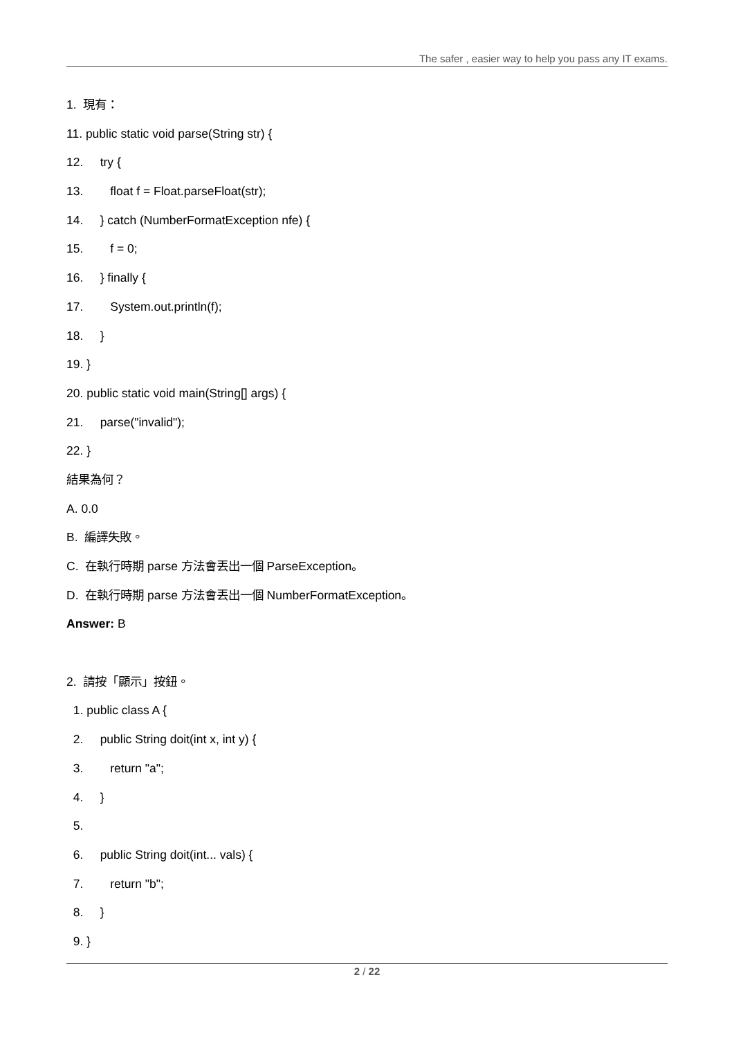The safer , easier way to help you pass any IT exams.
1. 現有：
11. public static void parse(String str) {
12. try {
13. float f = Float.parseFloat(str);
14. } catch (NumberFormatException nfe) {
15. f = 0;
16. } finally {
17. System.out.println(f);
18. }
19. }
20. public static void main(String[] args) {
21. parse("invalid");
22. }
結果為何？
A. 0.0
B. 編譯失敗。
C. 在執行時期 parse 方法會丟出一個 ParseException。
D. 在執行時期 parse 方法會丟出一個 NumberFormatException。
Answer: B
2. 請按「顯示」按鈕。
1. public class A {
2. public String doit(int x, int y) {
3. return "a";
4. }
5.
6. public String doit(int... vals) {
7. return "b";
8. }
9. }
2 / 22